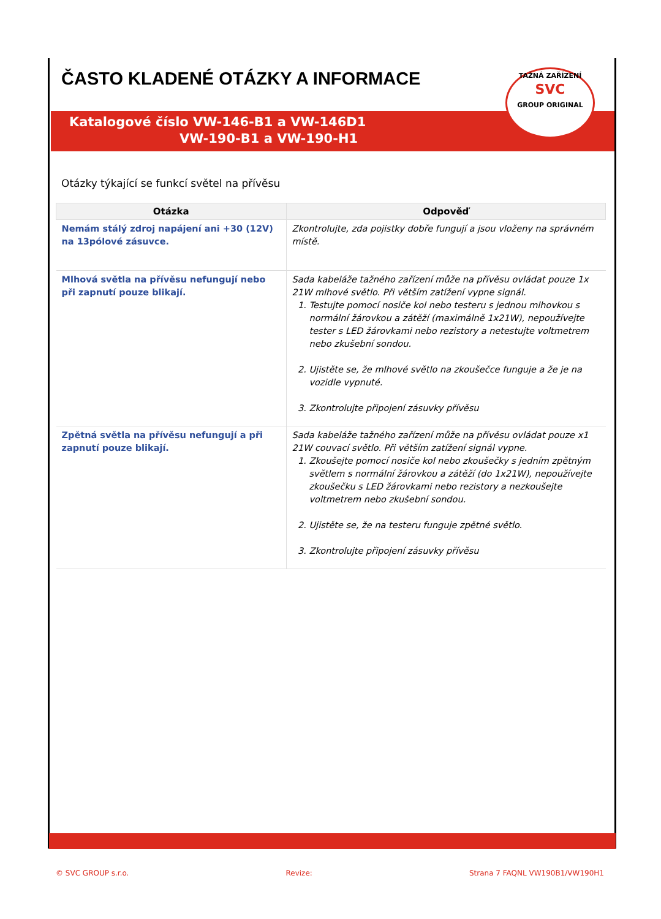TAŽNÁ ZAŘÍZENÍ
SVC
GROUP ORIGINAL
ČASTO KLADENÉ OTÁZKY A INFORMACE
Katalogové číslo VW-146-B1 a VW-146D1
VW-190-B1 a VW-190-H1
Otázky týkající se funkcí světel na přívěsu
| Otázka | Odpověď |
| --- | --- |
| Nemám stálý zdroj napájení ani +30 (12V) na 13pólové zásuvce. | Zkontrolujte, zda pojistky dobře fungují a jsou vloženy na správném místě. |
| Mlhová světla na přívěsu nefungují nebo při zapnutí pouze blikají. | Sada kabeláže tažného zařízení může na přívěsu ovládat pouze 1x 21W mlhové světlo. Při větším zatížení vypne signál. 1. Testujte pomocí nosiče kol nebo testeru s jednou mlhovkou s normální žárovkou a zátěží (maximálně 1x21W), nepoužívejte tester s LED žárovkami nebo rezistory a netestujte voltmetrem nebo zkušební sondou. 2. Ujistěte se, že mlhové světlo na zkoušečce funguje a že je na vozidle vypnuté. 3. Zkontrolujte připojení zásuvky přívěsu |
| Zpětná světla na přívěsu nefungují a při zapnutí pouze blikají. | Sada kabeláže tažného zařízení může na přívěsu ovládat pouze x1 21W couvací světlo. Při větším zatížení signál vypne. 1. Zkoušejte pomocí nosiče kol nebo zkoušečky s jedním zpětným světlem s normální žárovkou a zátěží (do 1x21W), nepoužívejte zkoušečku s LED žárovkami nebo rezistory a nezkoušejte voltmetrem nebo zkušební sondou. 2. Ujistěte se, že na testeru funguje zpětné světlo. 3. Zkontrolujte připojení zásuvky přívěsu |
© SVC GROUP s.r.o. Revize: Strana 7 FAQNL VW190B1/VW190H1